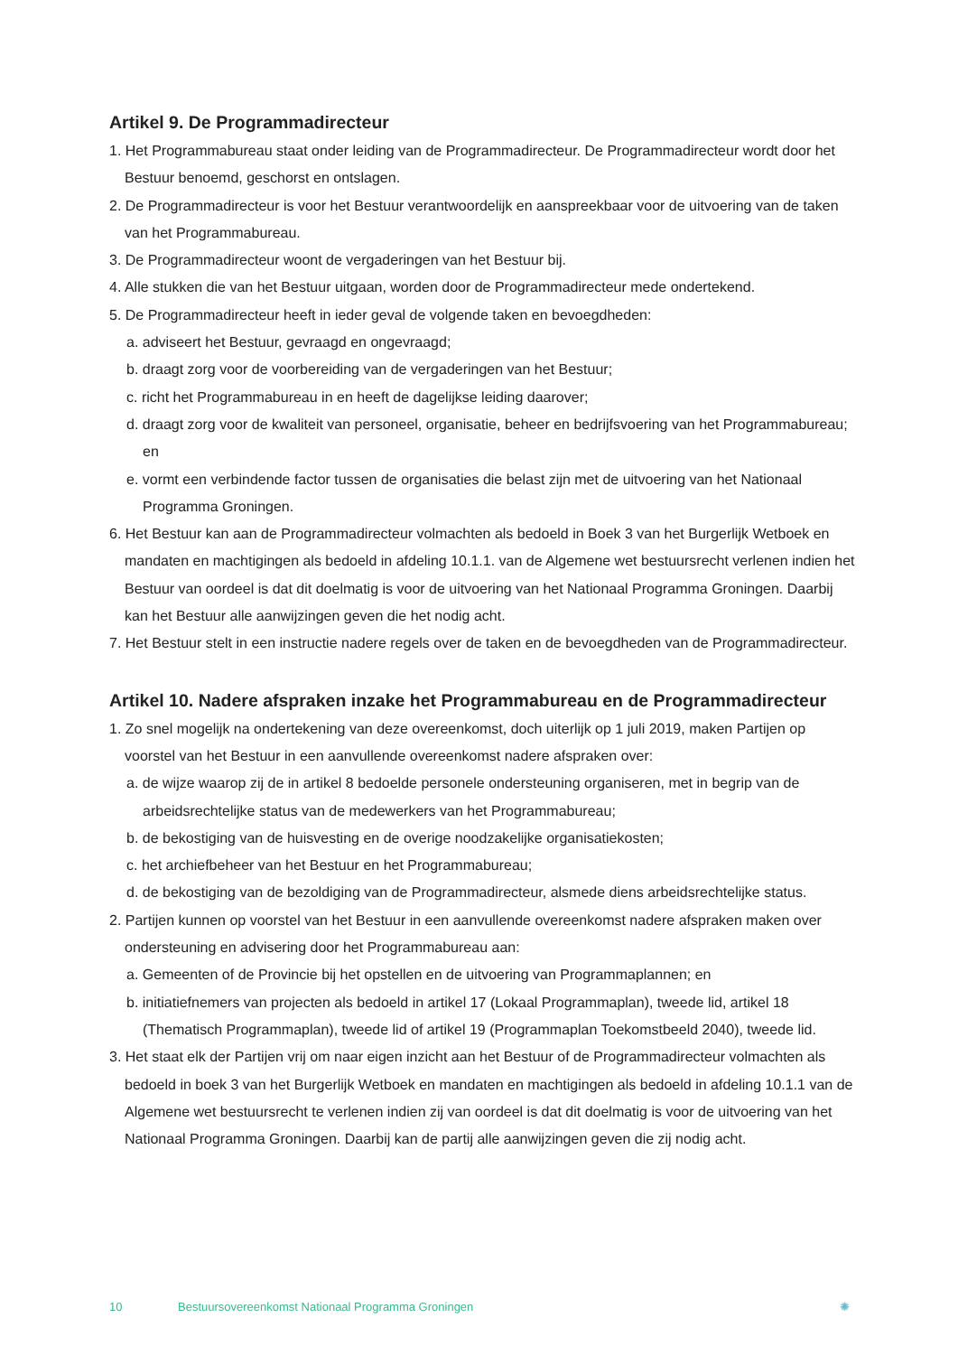Artikel 9. De Programmadirecteur
1. Het Programmabureau staat onder leiding van de Programmadirecteur. De Programmadirecteur wordt door het Bestuur benoemd, geschorst en ontslagen.
2. De Programmadirecteur is voor het Bestuur verantwoordelijk en aanspreekbaar voor de uitvoering van de taken van het Programmabureau.
3. De Programmadirecteur woont de vergaderingen van het Bestuur bij.
4. Alle stukken die van het Bestuur uitgaan, worden door de Programmadirecteur mede ondertekend.
5. De Programmadirecteur heeft in ieder geval de volgende taken en bevoegdheden:
a. adviseert het Bestuur, gevraagd en ongevraagd;
b. draagt zorg voor de voorbereiding van de vergaderingen van het Bestuur;
c. richt het Programmabureau in en heeft de dagelijkse leiding daarover;
d. draagt zorg voor de kwaliteit van personeel, organisatie, beheer en bedrijfsvoering van het Programmabureau; en
e. vormt een verbindende factor tussen de organisaties die belast zijn met de uitvoering van het Nationaal Programma Groningen.
6. Het Bestuur kan aan de Programmadirecteur volmachten als bedoeld in Boek 3 van het Burgerlijk Wetboek en mandaten en machtigingen als bedoeld in afdeling 10.1.1. van de Algemene wet bestuursrecht verlenen indien het Bestuur van oordeel is dat dit doelmatig is voor de uitvoering van het Nationaal Programma Groningen. Daarbij kan het Bestuur alle aanwijzingen geven die het nodig acht.
7. Het Bestuur stelt in een instructie nadere regels over de taken en de bevoegdheden van de Programmadirecteur.
Artikel 10. Nadere afspraken inzake het Programmabureau en de Programmadirecteur
1. Zo snel mogelijk na ondertekening van deze overeenkomst, doch uiterlijk op 1 juli 2019, maken Partijen op voorstel van het Bestuur in een aanvullende overeenkomst nadere afspraken over:
a. de wijze waarop zij de in artikel 8 bedoelde personele ondersteuning organiseren, met in begrip van de arbeidsrechtelijke status van de medewerkers van het Programmabureau;
b. de bekostiging van de huisvesting en de overige noodzakelijke organisatiekosten;
c. het archiefbeheer van het Bestuur en het Programmabureau;
d. de bekostiging van de bezoldiging van de Programmadirecteur, alsmede diens arbeidsrechtelijke status.
2. Partijen kunnen op voorstel van het Bestuur in een aanvullende overeenkomst nadere afspraken maken over ondersteuning en advisering door het Programmabureau aan:
a. Gemeenten of de Provincie bij het opstellen en de uitvoering van Programmaplannen; en
b. initiatiefnemers van projecten als bedoeld in artikel 17 (Lokaal Programmaplan), tweede lid, artikel 18 (Thematisch Programmaplan), tweede lid of artikel 19 (Programmaplan Toekomstbeeld 2040), tweede lid.
3. Het staat elk der Partijen vrij om naar eigen inzicht aan het Bestuur of de Programmadirecteur volmachten als bedoeld in boek 3 van het Burgerlijk Wetboek en mandaten en machtigingen als bedoeld in afdeling 10.1.1 van de Algemene wet bestuursrecht te verlenen indien zij van oordeel is dat dit doelmatig is voor de uitvoering van het Nationaal Programma Groningen. Daarbij kan de partij alle aanwijzingen geven die zij nodig acht.
10 Bestuursovereenkomst Nationaal Programma Groningen ✺